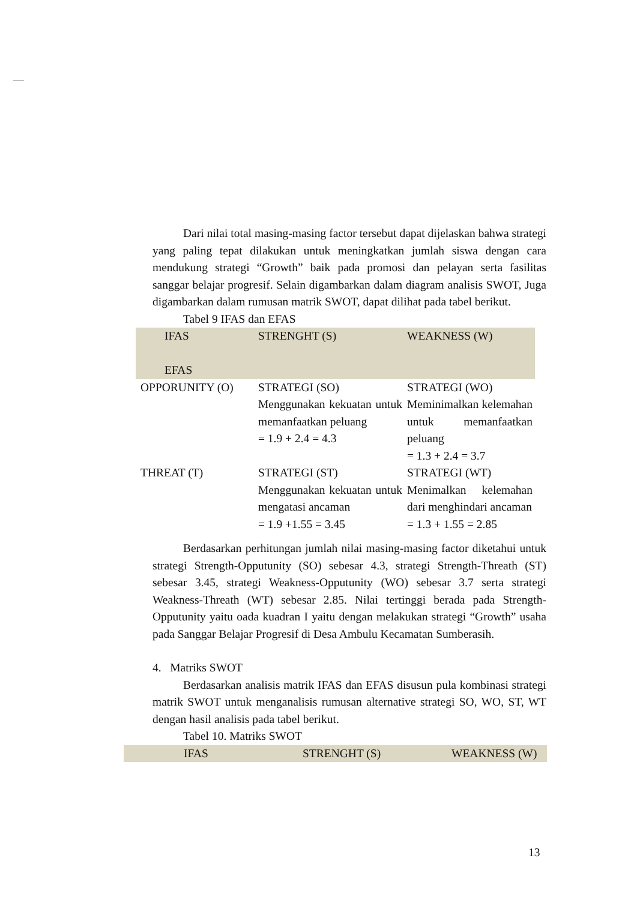Dari nilai total masing-masing factor tersebut dapat dijelaskan bahwa strategi yang paling tepat dilakukan untuk meningkatkan jumlah siswa dengan cara mendukung strategi “Growth” baik pada promosi dan pelayan serta fasilitas sanggar belajar progresif. Selain digambarkan dalam diagram analisis SWOT, Juga digambarkan dalam rumusan matrik SWOT, dapat dilihat pada tabel berikut.
Tabel 9 IFAS dan EFAS
| IFAS EFAS | STRENGHT (S) | WEAKNESS (W) |
| OPPORUNITY (O) | STRATEGI (SO) Menggunakan kekuatan untuk memanfaatkan peluang = 1.9 + 2.4 = 4.3 | STRATEGI (WO) Meminimalkan kelemahan untuk memanfaatkan peluang = 1.3 + 2.4 = 3.7 |
| THREAT (T) | STRATEGI (ST) Menggunakan kekuatan untuk mengatasi ancaman = 1.9 +1.55 = 3.45 | STRATEGI (WT) Menimalkan kelemahan dari menghindari ancaman = 1.3 + 1.55 = 2.85 |
Berdasarkan perhitungan jumlah nilai masing-masing factor diketahui untuk strategi Strength-Opputunity (SO) sebesar 4.3, strategi Strength-Threath (ST) sebesar 3.45, strategi Weakness-Opputunity (WO) sebesar 3.7 serta strategi Weakness-Threath (WT) sebesar 2.85. Nilai tertinggi berada pada Strength-Opputunity yaitu oada kuadran I yaitu dengan melakukan strategi “Growth” usaha pada Sanggar Belajar Progresif di Desa Ambulu Kecamatan Sumberasih.
4. Matriks SWOT
Berdasarkan analisis matrik IFAS dan EFAS disusun pula kombinasi strategi matrik SWOT untuk menganalisis rumusan alternative strategi SO, WO, ST, WT dengan hasil analisis pada tabel berikut.
Tabel 10. Matriks SWOT
| IFAS | STRENGHT (S) | WEAKNESS (W) |
13